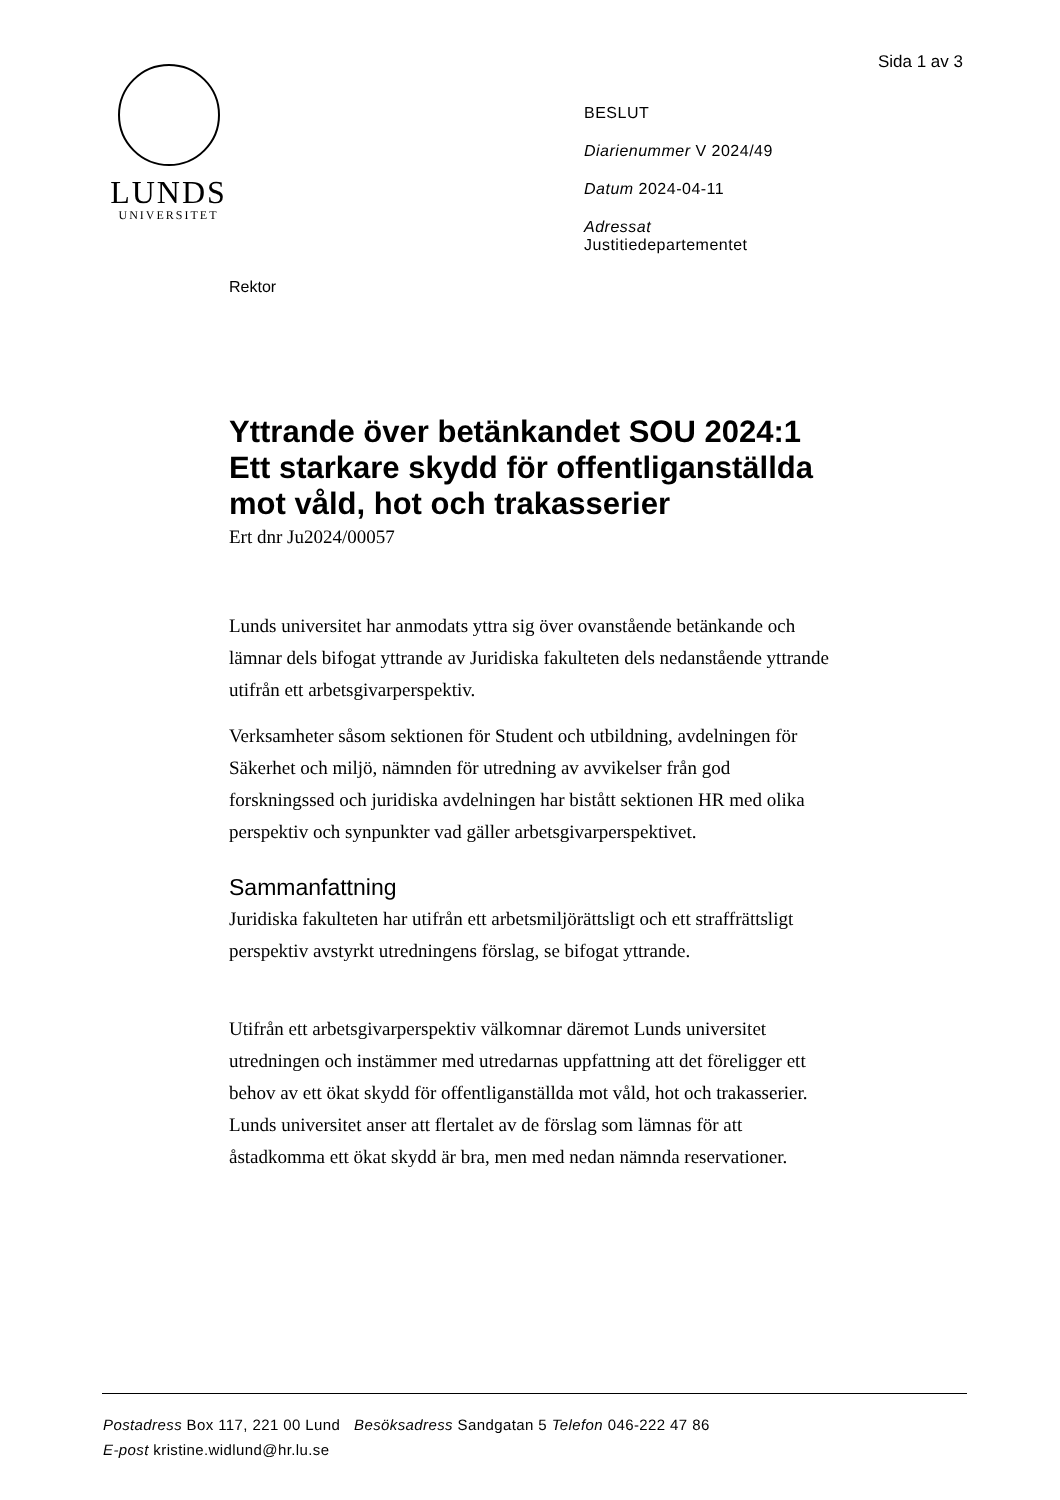Sida 1 av 3
LUNDS
UNIVERSITET
BESLUT
Diarienummer V 2024/49
Datum 2024-04-11
Adressat
Justitiedepartementet
Rektor
Yttrande över betänkandet SOU 2024:1 Ett starkare skydd för offentliganställda mot våld, hot och trakasserier
Ert dnr Ju2024/00057
Lunds universitet har anmodats yttra sig över ovanstående betänkande och lämnar dels bifogat yttrande av Juridiska fakulteten dels nedanstående yttrande utifrån ett arbetsgivarperspektiv.
Verksamheter såsom sektionen för Student och utbildning, avdelningen för Säkerhet och miljö, nämnden för utredning av avvikelser från god forskningssed och juridiska avdelningen har bistått sektionen HR med olika perspektiv och synpunkter vad gäller arbetsgivarperspektivet.
Sammanfattning
Juridiska fakulteten har utifrån ett arbetsmiljörättsligt och ett straffrättsligt perspektiv avstyrkt utredningens förslag, se bifogat yttrande.
Utifrån ett arbetsgivarperspektiv välkomnar däremot Lunds universitet utredningen och instämmer med utredarnas uppfattning att det föreligger ett behov av ett ökat skydd för offentliganställda mot våld, hot och trakasserier. Lunds universitet anser att flertalet av de förslag som lämnas för att åstadkomma ett ökat skydd är bra, men med nedan nämnda reservationer.
Postadress Box 117, 221 00 Lund Besöksadress Sandgatan 5 Telefon 046-222 47 86
E-post kristine.widlund@hr.lu.se